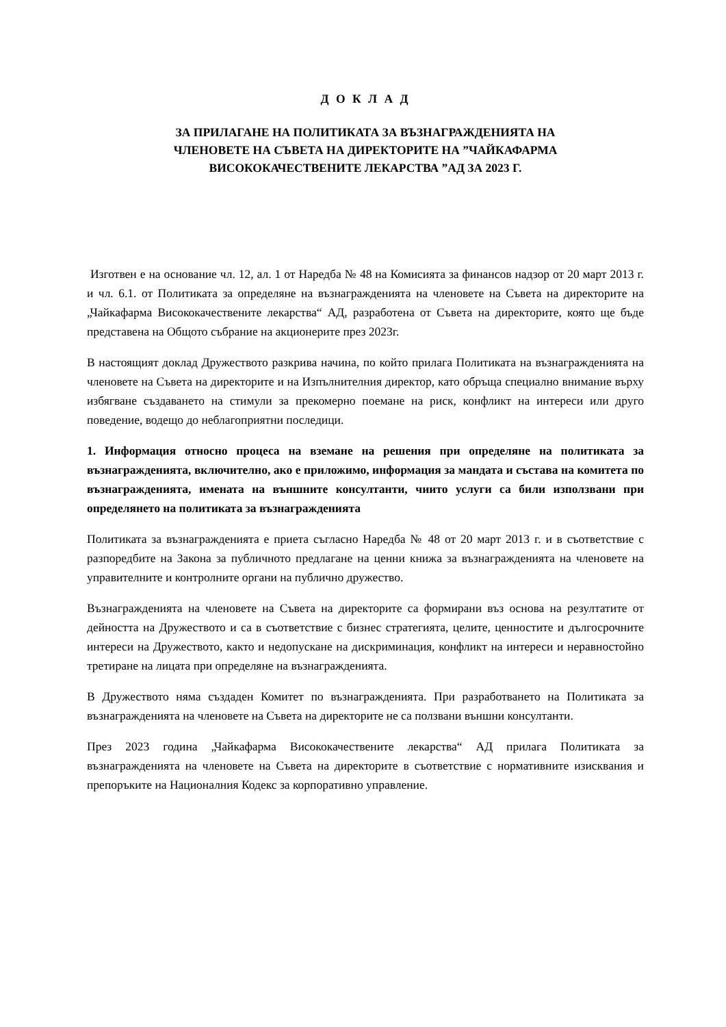Д О К Л А Д
ЗА ПРИЛАГАНЕ НА ПОЛИТИКАТА ЗА ВЪЗНАГРАЖДЕНИЯТА НА
ЧЛЕНОВЕТЕ НА СЪВЕТА НА ДИРЕКТОРИТЕ НА ”ЧАЙКАФАРМА
ВИСОКОКАЧЕСТВЕНИТЕ ЛЕКАРСТВА ”АД ЗА 2023 Г.
Изготвен е на основание чл. 12, ал. 1 от Наредба № 48 на Комисията за финансов надзор от 20 март 2013 г. и чл. 6.1. от Политиката за определяне на възнагражденията на членовете на Съвета на директорите на „Чайкафарма Висококачествените лекарства“ АД, разработена от Съвета на директорите, която ще бъде представена на Общото събрание на акционерите през 2023г.
В настоящият доклад Дружеството разкрива начина, по който прилага Политиката на възнагражденията на членовете на Съвета на директорите и на Изпълнителния директор, като обръща специално внимание върху избягване създаването на стимули за прекомерно поемане на риск, конфликт на интереси или друго поведение, водещо до неблагоприятни последици.
1. Информация относно процеса на вземане на решения при определяне на политиката за възнагражденията, включително, ако е приложимо, информация за мандата и състава на комитета по възнагражденията, имената на външните консултанти, чиито услуги са били използвани при определянето на политиката за възнагражденията
Политиката за възнагражденията е приета съгласно Наредба № 48 от 20 март 2013 г. и в съответствие с разпоредбите на Закона за публичното предлагане на ценни книжа за възнагражденията на членовете на управителните и контролните органи на публично дружество.
Възнагражденията на членовете на Съвета на директорите са формирани въз основа на резултатите от дейността на Дружеството и са в съответствие с бизнес стратегията, целите, ценностите и дългосрочните интереси на Дружеството, както и недопускане на дискриминация, конфликт на интереси и неравностойно третиране на лицата при определяне на възнагражденията.
В Дружеството няма създаден Комитет по възнагражденията. При разработването на Политиката за възнагражденията на членовете на Съвета на директорите не са ползвани външни консултанти.
През 2023 година „Чайкафарма Висококачествените лекарства“ АД прилага Политиката за възнагражденията на членовете на Съвета на директорите в съответствие с нормативните изисквания и препоръките на Националния Кодекс за корпоративно управление.